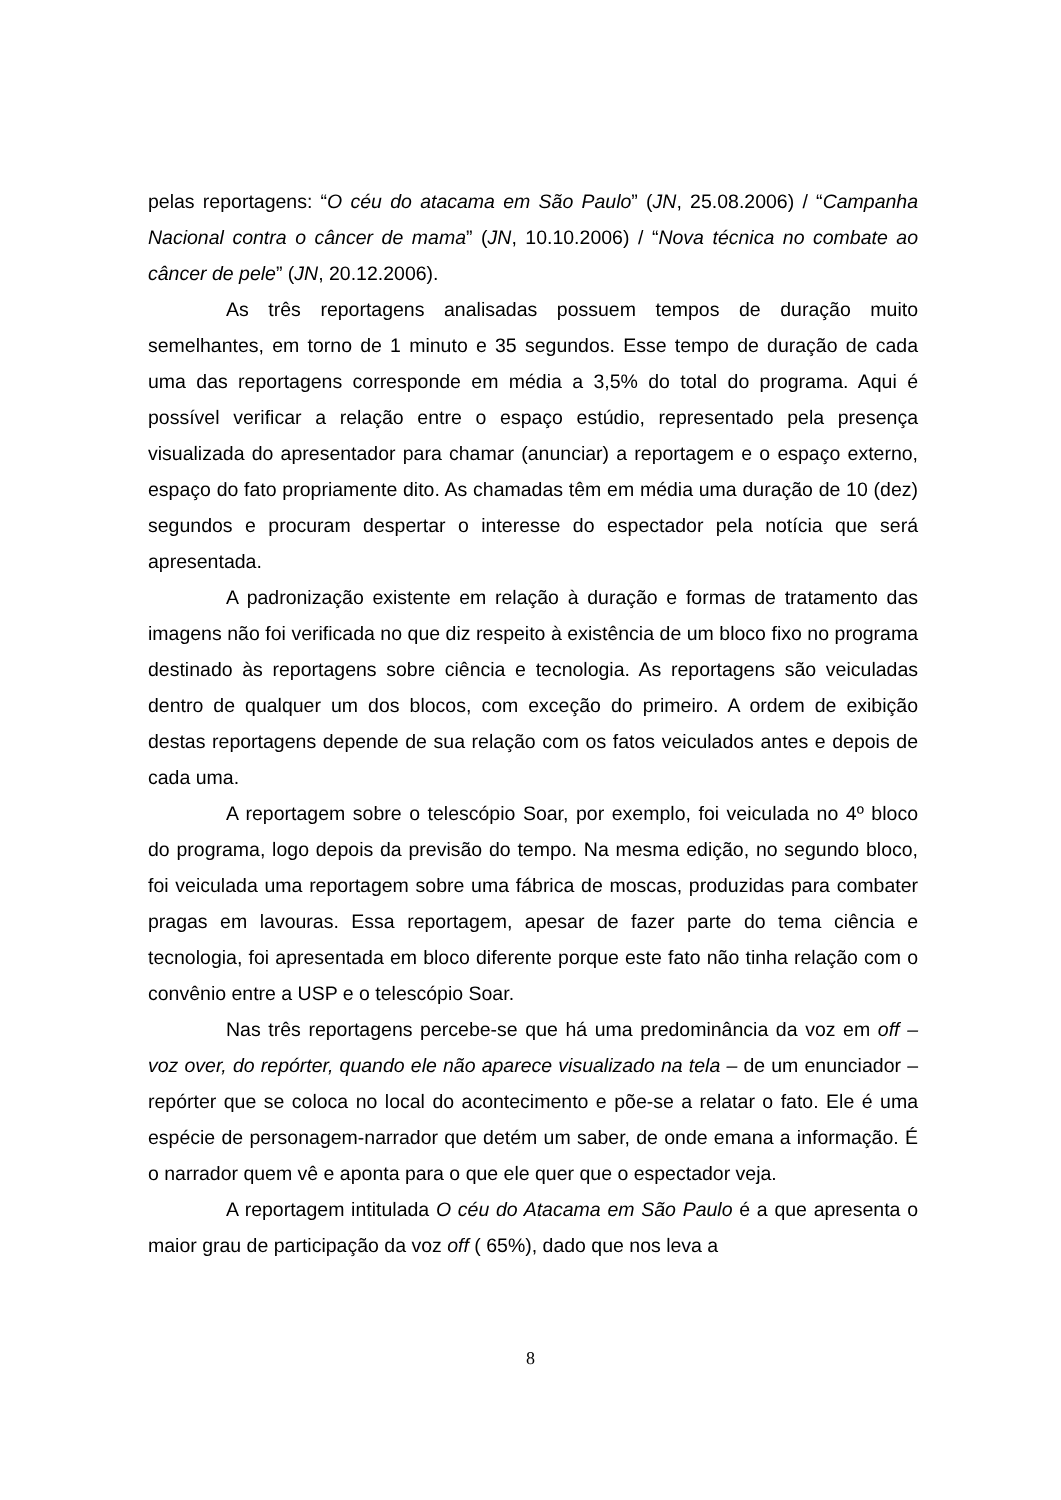pelas reportagens: “O céu do atacama em São Paulo” (JN, 25.08.2006) / “Campanha Nacional contra o câncer de mama” (JN, 10.10.2006) / “Nova técnica no combate ao câncer de pele” (JN, 20.12.2006).
As três reportagens analisadas possuem tempos de duração muito semelhantes, em torno de 1 minuto e 35 segundos. Esse tempo de duração de cada uma das reportagens corresponde em média a 3,5% do total do programa. Aqui é possível verificar a relação entre o espaço estúdio, representado pela presença visualizada do apresentador para chamar (anunciar) a reportagem e o espaço externo, espaço do fato propriamente dito. As chamadas têm em média uma duração de 10 (dez) segundos e procuram despertar o interesse do espectador pela notícia que será apresentada.
A padronização existente em relação à duração e formas de tratamento das imagens não foi verificada no que diz respeito à existência de um bloco fixo no programa destinado às reportagens sobre ciência e tecnologia. As reportagens são veiculadas dentro de qualquer um dos blocos, com exceção do primeiro. A ordem de exibição destas reportagens depende de sua relação com os fatos veiculados antes e depois de cada uma.
A reportagem sobre o telescópio Soar, por exemplo, foi veiculada no 4º bloco do programa, logo depois da previsão do tempo. Na mesma edição, no segundo bloco, foi veiculada uma reportagem sobre uma fábrica de moscas, produzidas para combater pragas em lavouras. Essa reportagem, apesar de fazer parte do tema ciência e tecnologia, foi apresentada em bloco diferente porque este fato não tinha relação com o convênio entre a USP e o telescópio Soar.
Nas três reportagens percebe-se que há uma predominância da voz em off – voz over, do repórter, quando ele não aparece visualizado na tela – de um enunciador – repórter que se coloca no local do acontecimento e põe-se a relatar o fato. Ele é uma espécie de personagem-narrador que detém um saber, de onde emana a informação. É o narrador quem vê e aponta para o que ele quer que o espectador veja.
A reportagem intitulada O céu do Atacama em São Paulo é a que apresenta o maior grau de participação da voz off ( 65%), dado que nos leva a
8